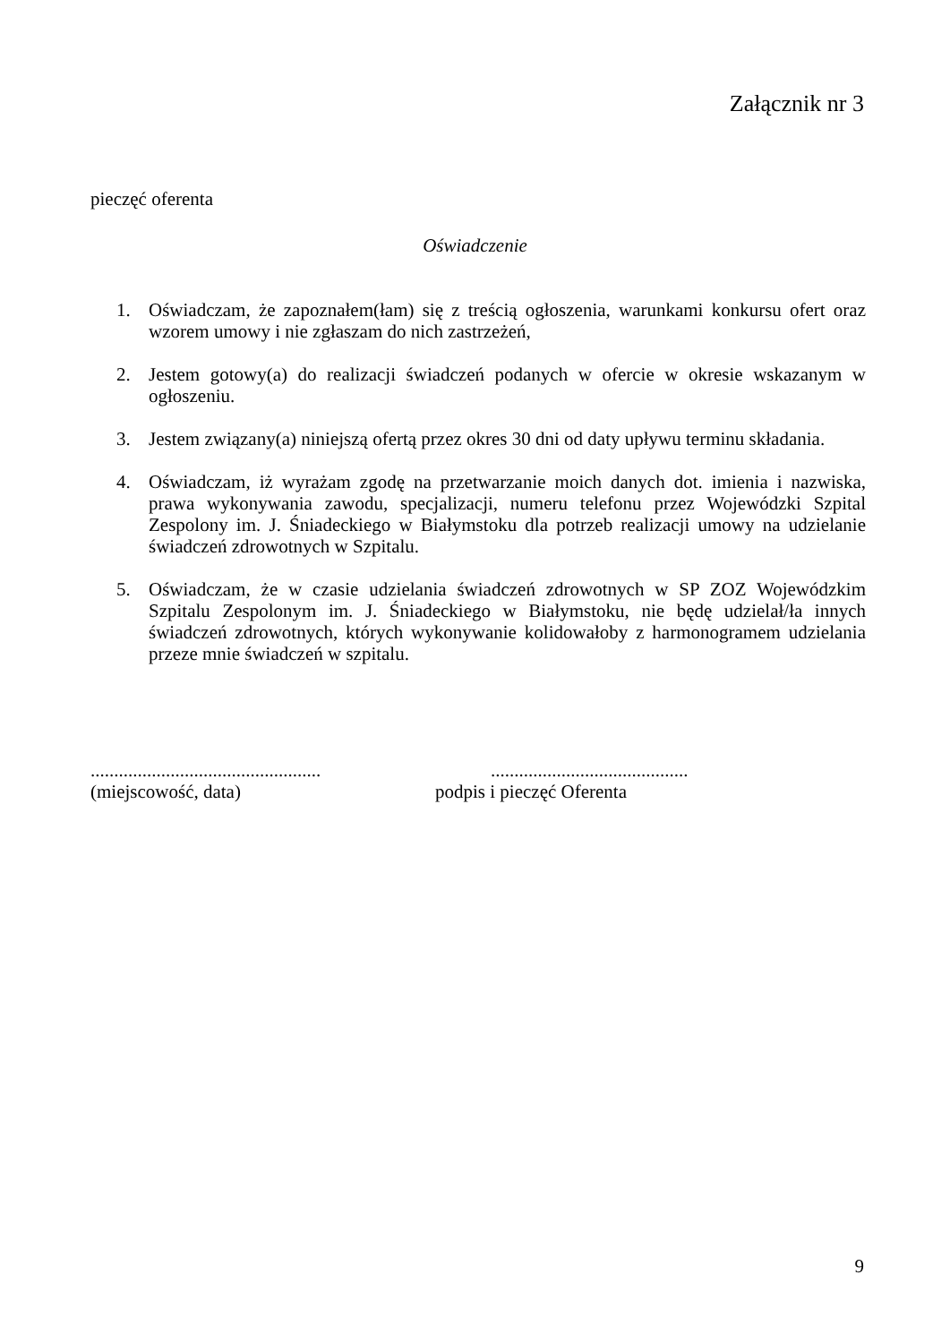Załącznik nr 3
pieczęć oferenta
Oświadczenie
1. Oświadczam, że zapoznałem(łam) się z treścią ogłoszenia, warunkami konkursu ofert oraz wzorem umowy i nie zgłaszam do nich zastrzeżeń,
2. Jestem gotowy(a) do realizacji świadczeń podanych w ofercie w okresie wskazanym w ogłoszeniu.
3. Jestem związany(a) niniejszą ofertą przez okres 30 dni od daty upływu terminu składania.
4. Oświadczam, iż wyrażam zgodę na przetwarzanie moich danych dot. imienia i nazwiska, prawa wykonywania zawodu, specjalizacji, numeru telefonu przez Wojewódzki Szpital Zespolony im. J. Śniadeckiego w Białymstoku dla potrzeb realizacji umowy na udzielanie świadczeń zdrowotnych w Szpitalu.
5. Oświadczam, że w czasie udzielania świadczeń zdrowotnych w SP ZOZ Wojewódzkim Szpitalu Zespolonym im. J. Śniadeckiego w Białymstoku, nie będę udzielał/ła innych świadczeń zdrowotnych, których wykonywanie kolidowałoby z harmonogramem udzielania przeze mnie świadczeń w szpitalu.
.................................................
(miejscowość, data)
..........................................
podpis i pieczęć Oferenta
9